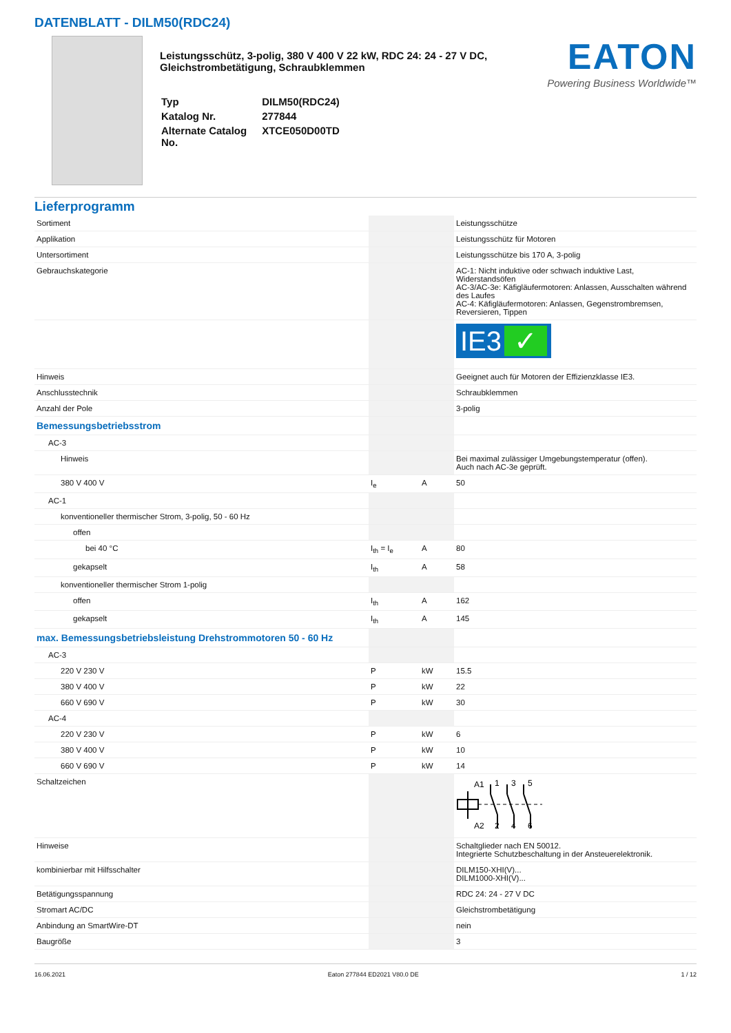DATENBLATT - DILM50(RDC24)
Leistungsschütz, 3-polig, 380 V 400 V 22 kW, RDC 24: 24 - 27 V DC,
Gleichstrombetätigung, Schraubklemmen
| Typ | DILM50(RDC24) |
| Katalog Nr. | 277844 |
| Alternate Catalog No. | XTCE050D00TD |
EATON
Powering Business Worldwide™
Lieferprogramm
| Sortiment | | | Leistungsschütze |
| Applikation | | | Leistungsschütz für Motoren |
| Untersortiment | | | Leistungsschütze bis 170 A, 3-polig |
| Gebrauchskategorie | | | AC-1: Nicht induktive oder schwach induktive Last, Widerstandsöfen AC-3/AC-3e: Käfigläufermotoren: Anlassen, Ausschalten während des Laufes AC-4: Käfigläufermotoren: Anlassen, Gegenstrombremsen, Reversieren, Tippen |
| | | | IE3 ✓ |
| Hinweis | | | Geeignet auch für Motoren der Effizienzklasse IE3. |
| Anschlusstechnik | | | Schraubklemmen |
| Anzahl der Pole | | | 3-polig |
| Bemessungsbetriebsstrom | | | |
| AC-3 | | | |
| Hinweis | | | Bei maximal zulässiger Umgebungstemperatur (offen). Auch nach AC-3e geprüft. |
| 380 V 400 V | I<sub>e</sub> | A | 50 |
| AC-1 | | | |
| konventioneller thermischer Strom, 3-polig, 50 - 60 Hz | | | |
| offen | | | |
| bei 40 °C | I<sub>th</sub> = I<sub>e</sub> | A | 80 |
| gekapselt | I<sub>th</sub> | A | 58 |
| konventioneller thermischer Strom 1-polig | | | |
| offen | I<sub>th</sub> | A | 162 |
| gekapselt | I<sub>th</sub> | A | 145 |
| max. Bemessungsbetriebsleistung Drehstrommotoren 50 - 60 Hz | | | |
| AC-3 | | | |
| 220 V 230 V | P | kW | 15.5 |
| 380 V 400 V | P | kW | 22 |
| 660 V 690 V | P | kW | 30 |
| AC-4 | | | |
| 220 V 230 V | P | kW | 6 |
| 380 V 400 V | P | kW | 10 |
| 660 V 690 V | P | kW | 14 |
| Schaltzeichen | | | A1 1 3 5 A2 2 4 6 |
| Hinweise | | | Schaltglieder nach EN 50012. Integrierte Schutzbeschaltung in der Ansteuerelektronik. |
| kombinierbar mit Hilfsschalter | | | DILM150-XHI(V)... DILM1000-XHI(V)... |
| Betätigungsspannung | | | RDC 24: 24 - 27 V DC |
| Stromart AC/DC | | | Gleichstrombetätigung |
| Anbindung an SmartWire-DT | | | nein |
| Baugröße | | | 3 |
16.06.2021 Eaton 277844 ED2021 V80.0 DE 1 / 12